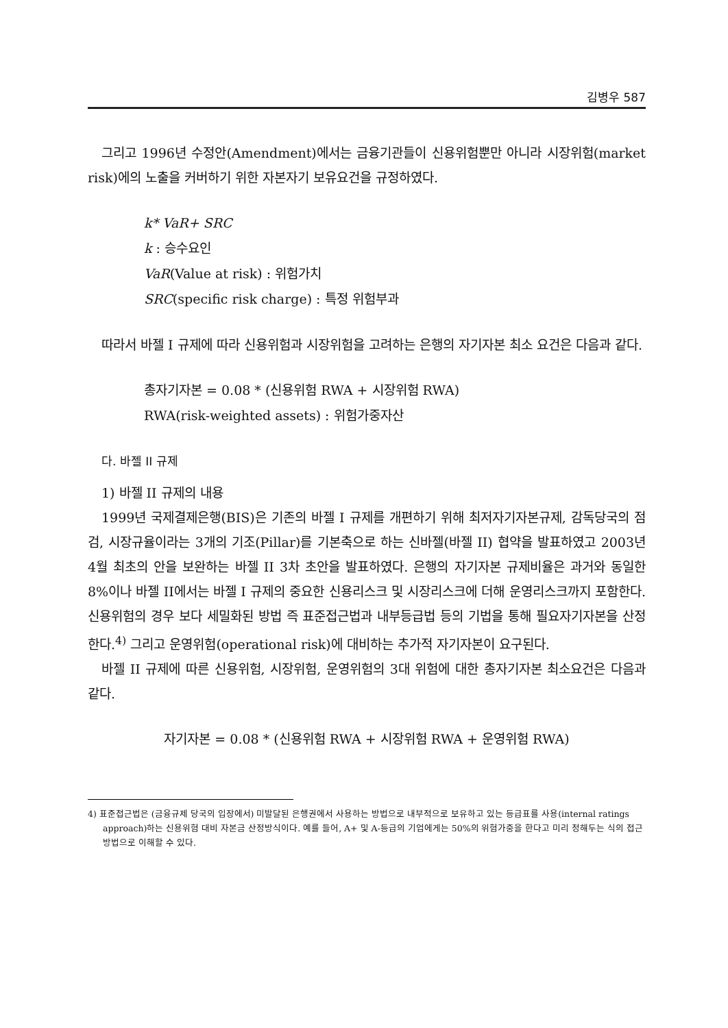김병우 587
그리고 1996년 수정안(Amendment)에서는 금융기관들이 신용위험뿐만 아니라 시장위험(market risk)에의 노출을 커버하기 위한 자본자기 보유요건을 규정하였다.
k* VaR+ SRC
k : 승수요인
VaR(Value at risk) : 위험가치
SRC(specific risk charge) : 특정 위험부과
따라서 바젤 I 규제에 따라 신용위험과 시장위험을 고려하는 은행의 자기자본 최소 요건은 다음과 같다.
총자기자본 = 0.08 * (신용위험 RWA + 시장위험 RWA)
RWA(risk-weighted assets) : 위험가중자산
다. 바젤 II 규제
1) 바젤 II 규제의 내용
1999년 국제결제은행(BIS)은 기존의 바젤 I 규제를 개편하기 위해 최저자기자본규제, 감독당국의 점검, 시장규율이라는 3개의 기조(Pillar)를 기본축으로 하는 신바젤(바젤 II) 협약을 발표하였고 2003년 4월 최초의 안을 보완하는 바젤 II 3차 초안을 발표하였다. 은행의 자기자본 규제비율은 과거와 동일한 8%이나 바젤 II에서는 바젤 I 규제의 중요한 신용리스크 및 시장리스크에 더해 운영리스크까지 포함한다. 신용위험의 경우 보다 세밀화된 방법 즉 표준접근법과 내부등급법 등의 기법을 통해 필요자기자본을 산정한다.<sup>4)</sup> 그리고 운영위험(operational risk)에 대비하는 추가적 자기자본이 요구된다.
바젤 II 규제에 따른 신용위험, 시장위험, 운영위험의 3대 위험에 대한 총자기자본 최소요건은 다음과 같다.
자기자본 = 0.08 * (신용위험 RWA + 시장위험 RWA + 운영위험 RWA)
4) 표준접근법은 (금융규제 당국의 입장에서) 미발달된 은행권에서 사용하는 방법으로 내부적으로 보유하고 있는 등급표를 사용(internal ratings approach)하는 신용위험 대비 자본금 산정방식이다. 예를 들어, A+ 및 A-등급의 기업에게는 50%의 위험가중을 한다고 미리 정해두는 식의 접근방법으로 이해할 수 있다.